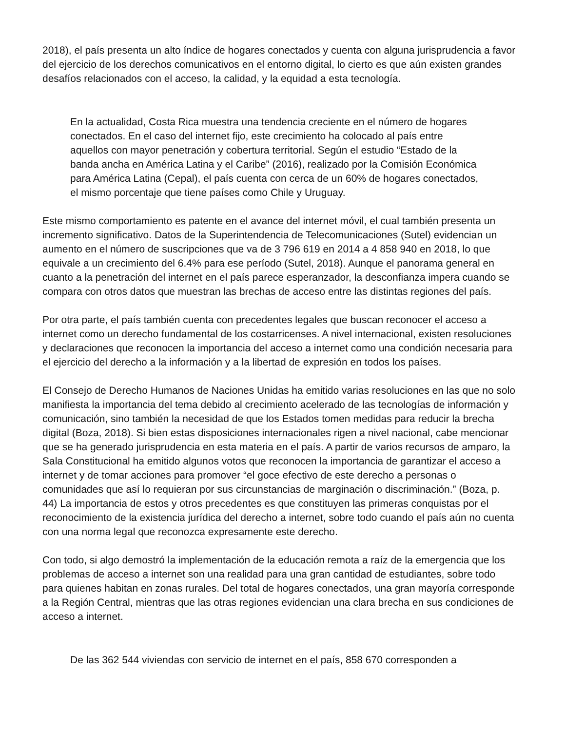2018), el país presenta un alto índice de hogares conectados y cuenta con alguna jurisprudencia a favor del ejercicio de los derechos comunicativos en el entorno digital, lo cierto es que aún existen grandes desafíos relacionados con el acceso, la calidad, y la equidad a esta tecnología.
En la actualidad, Costa Rica muestra una tendencia creciente en el número de hogares conectados. En el caso del internet fijo, este crecimiento ha colocado al país entre aquellos con mayor penetración y cobertura territorial. Según el estudio “Estado de la banda ancha en América Latina y el Caribe” (2016), realizado por la Comisión Económica para América Latina (Cepal), el país cuenta con cerca de un 60% de hogares conectados, el mismo porcentaje que tiene países como Chile y Uruguay.
Este mismo comportamiento es patente en el avance del internet móvil, el cual también presenta un incremento significativo. Datos de la Superintendencia de Telecomunicaciones (Sutel) evidencian un aumento en el número de suscripciones que va de 3 796 619 en 2014 a 4 858 940 en 2018, lo que equivale a un crecimiento del 6.4% para ese período (Sutel, 2018). Aunque el panorama general en cuanto a la penetración del internet en el país parece esperanzador, la desconfianza impera cuando se compara con otros datos que muestran las brechas de acceso entre las distintas regiones del país.
Por otra parte, el país también cuenta con precedentes legales que buscan reconocer el acceso a internet como un derecho fundamental de los costarricenses. A nivel internacional, existen resoluciones y declaraciones que reconocen la importancia del acceso a internet como una condición necesaria para el ejercicio del derecho a la información y a la libertad de expresión en todos los países.
El Consejo de Derecho Humanos de Naciones Unidas ha emitido varias resoluciones en las que no solo manifiesta la importancia del tema debido al crecimiento acelerado de las tecnologías de información y comunicación, sino también la necesidad de que los Estados tomen medidas para reducir la brecha digital (Boza, 2018). Si bien estas disposiciones internacionales rigen a nivel nacional, cabe mencionar que se ha generado jurisprudencia en esta materia en el país. A partir de varios recursos de amparo, la Sala Constitucional ha emitido algunos votos que reconocen la importancia de garantizar el acceso a internet y de tomar acciones para promover “el goce efectivo de este derecho a personas o comunidades que así lo requieran por sus circunstancias de marginación o discriminación.” (Boza, p. 44) La importancia de estos y otros precedentes es que constituyen las primeras conquistas por el reconocimiento de la existencia jurídica del derecho a internet, sobre todo cuando el país aún no cuenta con una norma legal que reconozca expresamente este derecho.
Con todo, si algo demostró la implementación de la educación remota a raíz de la emergencia que los problemas de acceso a internet son una realidad para una gran cantidad de estudiantes, sobre todo para quienes habitan en zonas rurales. Del total de hogares conectados, una gran mayoría corresponde a la Región Central, mientras que las otras regiones evidencian una clara brecha en sus condiciones de acceso a internet.
De las 362 544 viviendas con servicio de internet en el país, 858 670 corresponden a